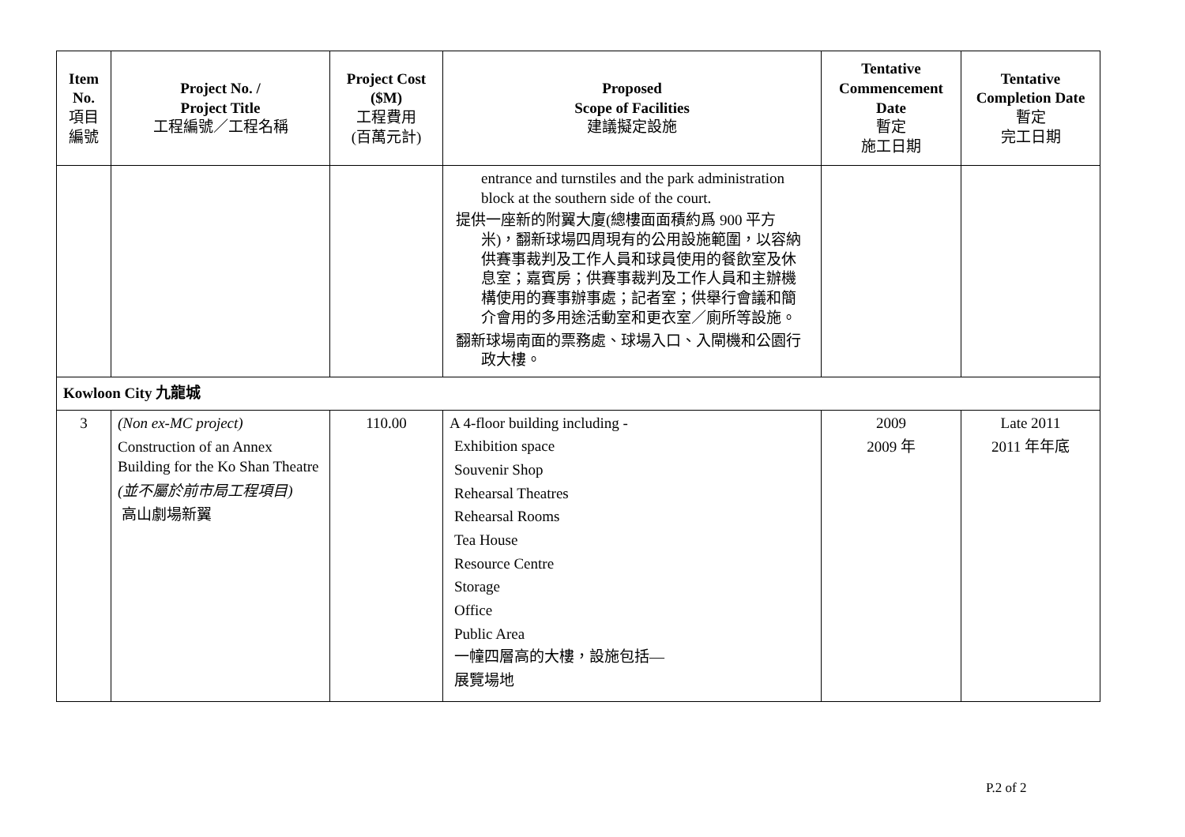| Item No. 項目 編號 | Project No. / Project Title 工程編號／工程名稱 | Project Cost ($M) 工程費用 (百萬元計) | Proposed Scope of Facilities 建議擬定設施 | Tentative Commencement Date 暫定 施工日期 | Tentative Completion Date 暫定 完工日期 |
| --- | --- | --- | --- | --- | --- |
| | | | entrance and turnstiles and the park administration block at the southern side of the court. 提供一座新的附翼大廈(總樓面面積約爲 900 平方米)，翻新球場四周現有的公用設施範圍，以容納供賽事裁判及工作人員和球員使用的餐飲室及休息室；嘉賓房；供賽事裁判及工作人員和主辦機構使用的賽事辦事處；記者室；供舉行會議和簡介會用的多用途活動室和更衣室／廁所等設施。 翻新球場南面的票務處、球場入口、入閘機和公園行政大樓。 | | |
| Kowloon City 九龍城 | | | | | |
| 3 | (Non ex-MC project) Construction of an Annex Building for the Ko Shan Theatre (並不屬於前市局工程項目) 高山劇場新翼 | 110.00 | A 4-floor building including - Exhibition space Souvenir Shop Rehearsal Theatres Rehearsal Rooms Tea House Resource Centre Storage Office Public Area 一幢四層高的大樓，設施包括— 展覽場地 | 2009 2009 年 | Late 2011 2011 年年底 |
P.2 of 2